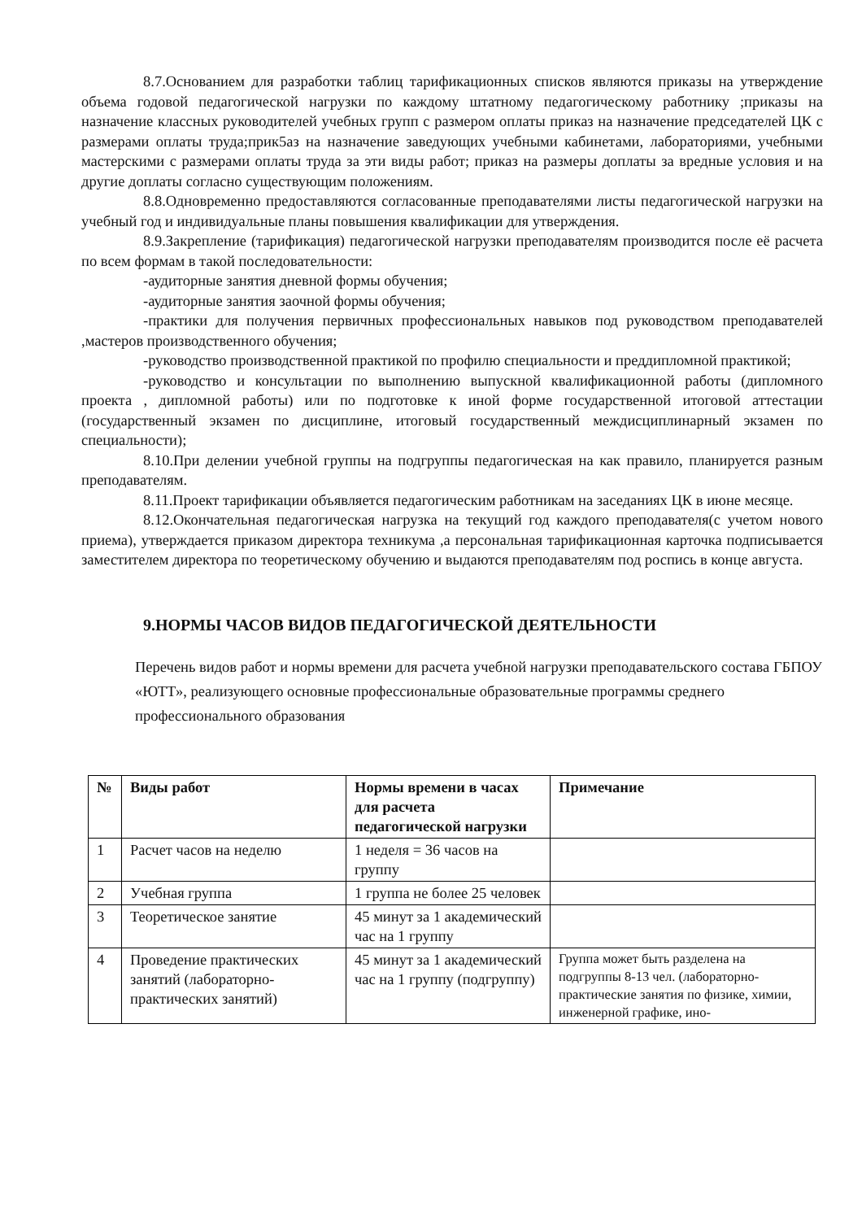8.7.Основанием для разработки таблиц тарификационных списков являются приказы на утверждение объема годовой педагогической нагрузки по каждому штатному педагогическому работнику ;приказы на назначение классных руководителей учебных групп с размером оплаты приказ на назначение председателей ЦК с размерами оплаты труда;прик5аз на назначение заведующих учебными кабинетами, лабораториями, учебными мастерскими с размерами оплаты труда за эти виды работ; приказ на размеры доплаты за вредные условия и на другие доплаты согласно существующим положениям.
8.8.Одновременно предоставляются согласованные преподавателями листы педагогической нагрузки на учебный год и индивидуальные планы повышения квалификации для утверждения.
8.9.Закрепление (тарификация) педагогической нагрузки преподавателям производится после её расчета по всем формам в такой последовательности:
-аудиторные занятия дневной формы обучения;
-аудиторные занятия заочной формы обучения;
-практики для получения первичных профессиональных навыков под руководством преподавателей ,мастеров производственного обучения;
-руководство производственной практикой по профилю специальности и преддипломной практикой;
-руководство и консультации по выполнению выпускной квалификационной работы (дипломного проекта , дипломной работы) или по подготовке к иной форме государственной итоговой аттестации (государственный экзамен по дисциплине, итоговый государственный междисциплинарный экзамен по специальности);
8.10.При делении учебной группы на подгруппы педагогическая на как правило, планируется разным преподавателям.
8.11.Проект тарификации объявляется педагогическим работникам на заседаниях ЦК в июне месяце.
8.12.Окончательная педагогическая нагрузка на текущий год каждого преподавателя(с учетом нового приема), утверждается приказом директора техникума ,а персональная тарификационная карточка подписывается заместителем директора по теоретическому обучению и выдаются преподавателям под роспись в конце августа.
9.НОРМЫ ЧАСОВ ВИДОВ ПЕДАГОГИЧЕСКОЙ ДЕЯТЕЛЬНОСТИ
Перечень видов работ и нормы времени для расчета учебной нагрузки преподавательского состава ГБПОУ «ЮТТ», реализующего основные профессиональные образовательные программы среднего профессионального образования
| № | Виды работ | Нормы времени в часах для расчета педагогической нагрузки | Примечание |
| --- | --- | --- | --- |
| 1 | Расчет часов на неделю | 1 неделя = 36 часов на группу | |
| 2 | Учебная группа | 1 группа не более 25 человек | |
| 3 | Теоретическое занятие | 45 минут за 1 академический час на 1 группу | |
| 4 | Проведение практических занятий (лабораторно-практических занятий) | 45 минут за 1 академический час на 1 группу (подгруппу) | Группа может быть разделена на подгруппы 8-13 чел. (лабораторно-практические занятия по физике, химии, инженерной графике, ино- |